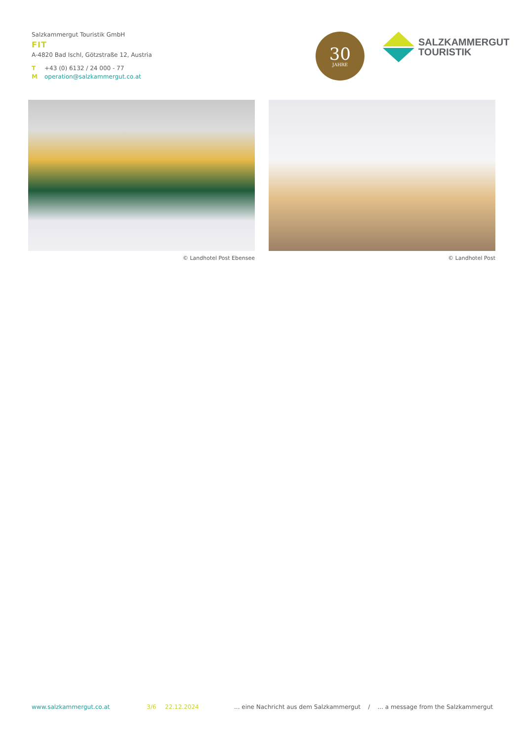Salzkammergut Touristik GmbH
FIT
A-4820 Bad Ischl, Götzstraße 12, Austria
T +43 (0) 6132 / 24 000 - 77
Moperation@salzkammergut.co.at
30
JAHRE
SALZKAMMERGUT
TOURISTIK
© Landhotel Post Ebensee © Landhotel Post
www.salzkammergut.co.at 3/6 22.12.2024 ... eine Nachricht aus dem Salzkammergut / ... a message from the Salzkammergut